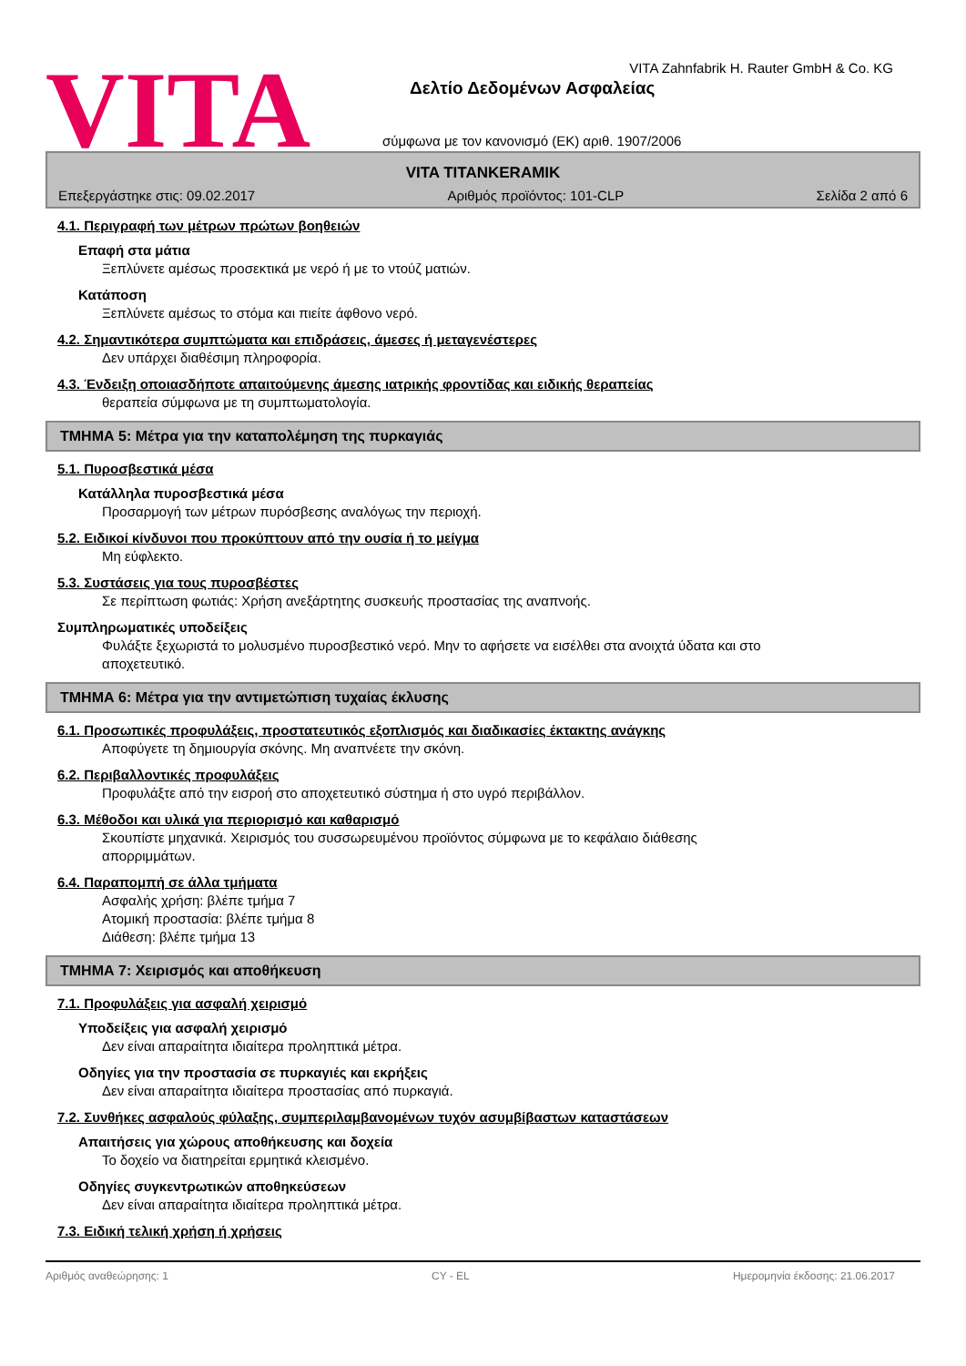VITA
VITA Zahnfabrik H. Rauter GmbH & Co. KG
Δελτίο Δεδομένων Ασφαλείας
σύμφωνα με τον κανονισμό (ΕΚ) αριθ. 1907/2006
VITA TITANKERAMIK
Επεξεργάστηκε στις: 09.02.2017 Αριθμός προϊόντος: 101-CLP Σελίδα 2 από 6
4.1. Περιγραφή των μέτρων πρώτων βοηθειών
Επαφή στα μάτια
Ξεπλύνετε αμέσως προσεκτικά με νερό ή με το ντούζ ματιών.
Κατάποση
Ξεπλύνετε αμέσως το στόμα και πιείτε άφθονο νερό.
4.2. Σημαντικότερα συμπτώματα και επιδράσεις, άμεσες ή μεταγενέστερες
Δεν υπάρχει διαθέσιμη πληροφορία.
4.3. Ένδειξη οποιασδήποτε απαιτούμενης άμεσης ιατρικής φροντίδας και ειδικής θεραπείας
θεραπεία σύμφωνα με τη συμπτωματολογία.
ΤΜΗΜΑ 5: Μέτρα για την καταπολέμηση της πυρκαγιάς
5.1. Πυροσβεστικά μέσα
Κατάλληλα πυροσβεστικά μέσα
Προσαρμογή των μέτρων πυρόσβεσης αναλόγως την περιοχή.
5.2. Ειδικοί κίνδυνοι που προκύπτουν από την ουσία ή το μείγμα
Μη εύφλεκτο.
5.3. Συστάσεις για τους πυροσβέστες
Σε περίπτωση φωτιάς: Χρήση ανεξάρτητης συσκευής προστασίας της αναπνοής.
Συμπληρωματικές υποδείξεις
Φυλάξτε ξεχωριστά το μολυσμένο πυροσβεστικό νερό. Μην το αφήσετε να εισέλθει στα ανοιχτά ύδατα και στο
αποχετευτικό.
ΤΜΗΜΑ 6: Μέτρα για την αντιμετώπιση τυχαίας έκλυσης
6.1. Προσωπικές προφυλάξεις, προστατευτικός εξοπλισμός και διαδικασίες έκτακτης ανάγκης
Αποφύγετε τη δημιουργία σκόνης. Μη αναπνέετε την σκόνη.
6.2. Περιβαλλοντικές προφυλάξεις
Προφυλάξτε από την εισροή στο αποχετευτικό σύστημα ή στο υγρό περιβάλλον.
6.3. Μέθοδοι και υλικά για περιορισμό και καθαρισμό
Σκουπίστε μηχανικά. Χειρισμός του συσσωρευμένου προϊόντος σύμφωνα με το κεφάλαιο διάθεσης
απορριμμάτων.
6.4. Παραπομπή σε άλλα τμήματα
Ασφαλής χρήση: βλέπε τμήμα 7
Ατομική προστασία: βλέπε τμήμα 8
Διάθεση: βλέπε τμήμα 13
ΤΜΗΜΑ 7: Χειρισμός και αποθήκευση
7.1. Προφυλάξεις για ασφαλή χειρισμό
Υποδείξεις για ασφαλή χειρισμό
Δεν είναι απαραίτητα ιδιαίτερα προληπτικά μέτρα.
Οδηγίες για την προστασία σε πυρκαγιές και εκρήξεις
Δεν είναι απαραίτητα ιδιαίτερα προστασίας από πυρκαγιά.
7.2. Συνθήκες ασφαλούς φύλαξης, συμπεριλαμβανομένων τυχόν ασυμβίβαστων καταστάσεων
Απαιτήσεις για χώρους αποθήκευσης και δοχεία
Το δοχείο να διατηρείται ερμητικά κλεισμένο.
Οδηγίες συγκεντρωτικών αποθηκεύσεων
Δεν είναι απαραίτητα ιδιαίτερα προληπτικά μέτρα.
7.3. Ειδική τελική χρήση ή χρήσεις
Αριθμός αναθεώρησης: 1 CY - EL Ημερομηνία έκδοσης: 21.06.2017